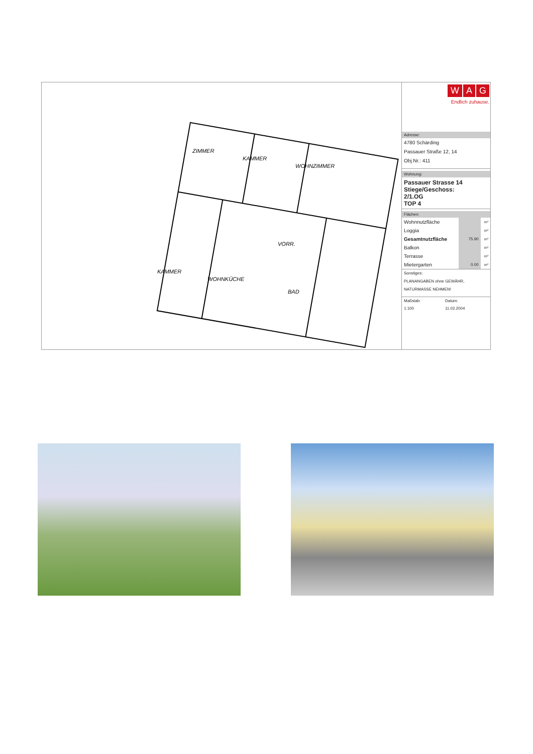ZIMMER
KAMMER
WOHNZIMMER
KAMMER
WOHNKÜCHE
VORR.
BAD
W A G
Endlich zuhause.
Adresse:
4780 Schärding
Passauer Straße 12, 14
Obj.Nr.: 411
Wohnung:
Passauer Strasse 14
Stiege/Geschoss:
2/1.OG
TOP 4
Flächen:
| Wohnnutzfläche | | m² |
| Loggia | | m² |
| Gesamtnutzfläche | 75.90 | m² |
| Balkon | | m² |
| Terrasse | | m² |
| Mietergarten | 0.00 | m² |
Sonstiges:
PLANANGABEN ohne GEWÄHR,
NATURMASSE NEHMEN!
| Maßstab: | Datum: |
| 1:100 | 11.02.2004 |